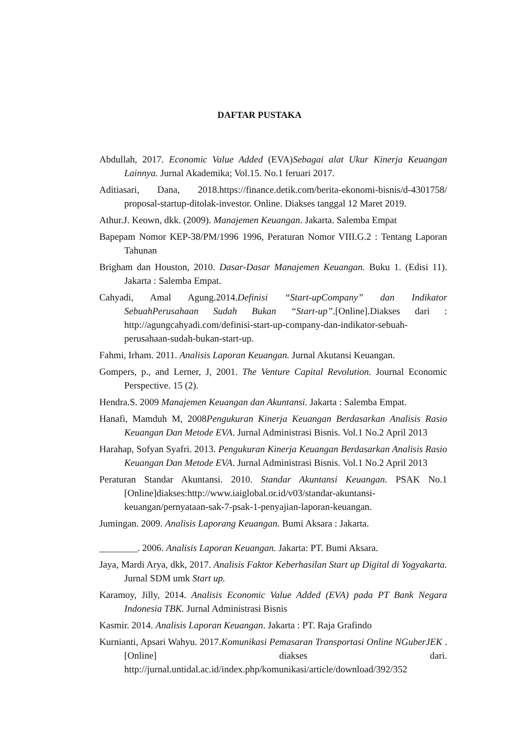DAFTAR PUSTAKA
Abdullah, 2017. Economic Value Added (EVA)Sebagai alat Ukur Kinerja Keuangan Lainnya. Jurnal Akademika; Vol.15. No.1 feruari 2017.
Aditiasari, Dana, 2018.https://finance.detik.com/berita-ekonomi-bisnis/d-4301758/ proposal-startup-ditolak-investor. Online. Diakses tanggal 12 Maret 2019.
Athur.J. Keown, dkk. (2009). Manajemen Keuangan. Jakarta. Salemba Empat
Bapepam Nomor KEP-38/PM/1996 1996, Peraturan Nomor VIII.G.2 : Tentang Laporan Tahunan
Brigham dan Houston, 2010. Dasar-Dasar Manajemen Keuangan. Buku 1. (Edisi 11). Jakarta : Salemba Empat.
Cahyadi, Amal Agung.2014.Definisi “Start-upCompany” dan Indikator SebuahPerusahaan Sudah Bukan “Start-up”.[Online].Diakses dari : http://agungcahyadi.com/definisi-start-up-company-dan-indikator-sebuah-perusahaan-sudah-bukan-start-up.
Fahmi, Irham. 2011. Analisis Laporan Keuangan. Jurnal Akutansi Keuangan.
Gompers, p., and Lerner, J, 2001. The Venture Capital Revolution. Journal Economic Perspective. 15 (2).
Hendra.S. 2009 Manajemen Keuangan dan Akuntansi. Jakarta : Salemba Empat.
Hanafi, Mamduh M, 2008Pengukuran Kinerja Keuangan Berdasarkan Analisis Rasio Keuangan Dan Metode EVA. Jurnal Administrasi Bisnis. Vol.1 No.2 April 2013
Harahap, Sofyan Syafri. 2013. Pengukuran Kinerja Keuangan Berdasarkan Analisis Rasio Keuangan Dan Metode EVA. Jurnal Administrasi Bisnis. Vol.1 No.2 April 2013
Peraturan Standar Akuntansi. 2010. Standar Akuntansi Keuangan. PSAK No.1 [Online]diakses:http://www.iaiglobal.or.id/v03/standar-akuntansi-keuangan/pernyataan-sak-7-psak-1-penyajian-laporan-keuangan.
Jumingan. 2009. Analisis Laporang Keuangan. Bumi Aksara : Jakarta.
________. 2006. Analisis Laporan Keuangan. Jakarta: PT. Bumi Aksara.
Jaya, Mardi Arya, dkk, 2017. Analisis Faktor Keberhasilan Start up Digital di Yogyakarta. Jurnal SDM umk Start up.
Karamoy, Jilly, 2014. Analisis Economic Value Added (EVA) pada PT Bank Negara Indonesia TBK. Jurnal Administrasi Bisnis
Kasmir. 2014. Analisis Laporan Keuangan. Jakarta : PT. Raja Grafindo
Kurnianti, Apsari Wahyu. 2017.Komunikasi Pemasaran Transportasi Online NGuberJEK . [Online] diakses dari. http://jurnal.untidal.ac.id/index.php/komunikasi/article/download/392/352